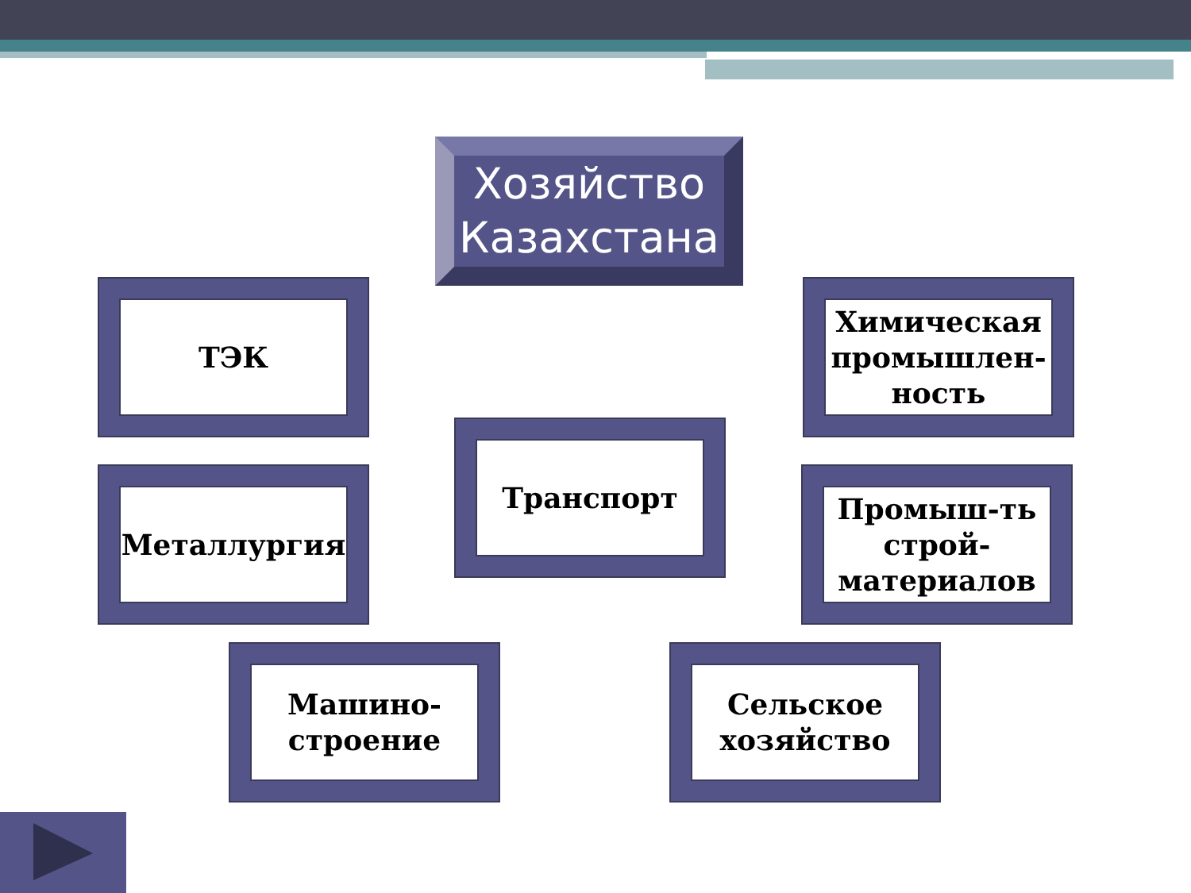Хозяйство Казахстана
ТЭК Химическая промышлен-ность
Транспорт
Металлургия Промыш-ть строй-материалов
Машино-строение Сельское хозяйство